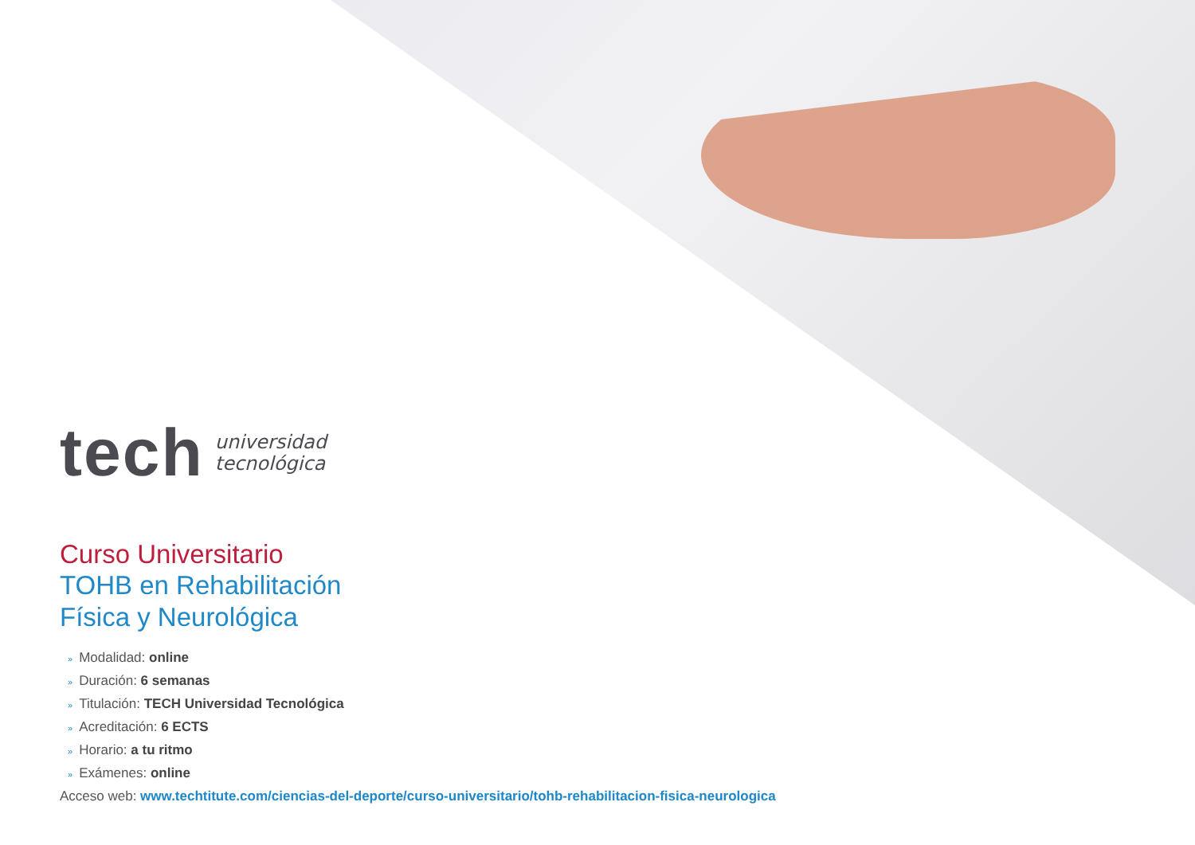tech
universidad
tecnológica
Curso Universitario
TOHB en Rehabilitación
Física y Neurológica
» Modalidad: online
» Duración: 6 semanas
» Titulación: TECH Universidad Tecnológica
» Acreditación: 6 ECTS
» Horario: a tu ritmo
» Exámenes: online
Acceso web: www.techtitute.com/ciencias-del-deporte/curso-universitario/tohb-rehabilitacion-fisica-neurologica